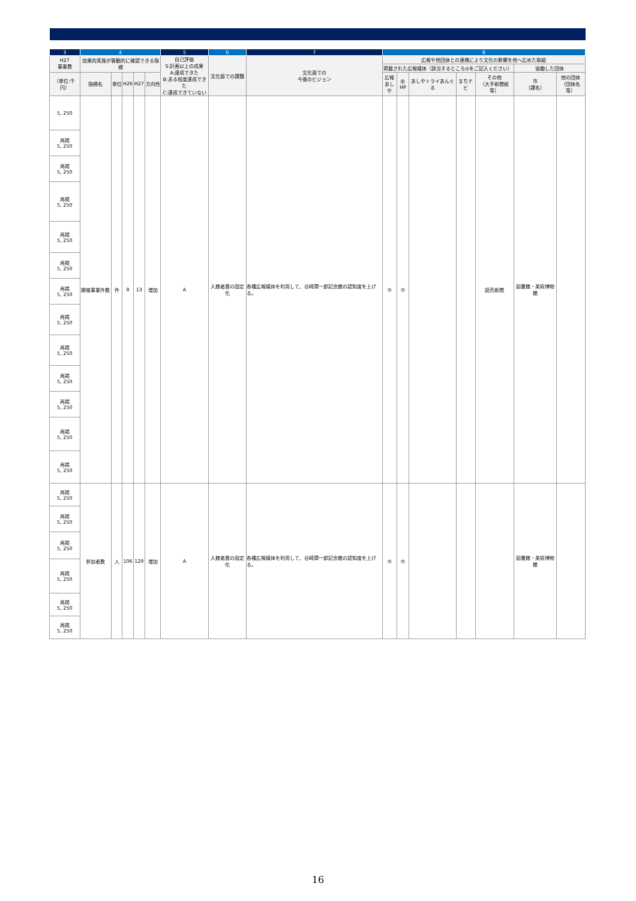| 3 | 4 | | | | | 5 | 6 | 7 | 8 | | | | | | |
| --- | --- | --- | --- | --- | --- | --- | --- | --- | --- | --- | --- | --- | --- | --- | --- |
| H27 事業費 | 効果的実施が客観的に確認できる指標 | | | | | 自己評価 S:計画以上の成果 A:達成できた B:ある程度達成できた C:達成できていない | 文化面での課題 | 文化面での 今後のビジョン | 広報や他団体との連携により文化の影響を他へ広めた取組 | | | | | | |
| | | | | | | | | | 掲載された広報媒体（該当するところ◎をご記入ください） | | | | | 協働した団体 | |
| （単位:千円） | 指標名 | 単位 | H26 | H27 | 方向性 | | | | 広報 あしや | 市HP | あしやトライあんぐる | まちナビ | その他 （大手新聞紙等） | 市 （課名） | 他の団体 （団体名等） |
| 5, 250 | 開催事業件数 | 件 | 8 | 13 | 増加 | A | 入館者層の固定化 | 各種広報媒体を利用して、谷崎潤一郎記念館の認知度を上げる。 | ◎ | ◎ | | | 読売新聞 | 図書館・美術博物館 | |
| 再掲 5, 250 | | | | | | | | | | | | | | | |
| 再掲 5, 250 | | | | | | | | | | | | | | | |
| 再掲 5, 250 | | | | | | | | | | | | | | | |
| 再掲 5, 250 | | | | | | | | | | | | | | | |
| 再掲 5, 250 | | | | | | | | | | | | | | | |
| 再掲 5, 250 | | | | | | | | | | | | | | | |
| 再掲 5, 250 | | | | | | | | | | | | | | | |
| 再掲 5, 250 | | | | | | | | | | | | | | | |
| 再掲 5, 250 | | | | | | | | | | | | | | | |
| 再掲 5, 250 | | | | | | | | | | | | | | | |
| 再掲 5, 250 | | | | | | | | | | | | | | | |
| 再掲 5, 250 | | | | | | | | | | | | | | | |
| 再掲 5, 250 | 参加者数 | 人 | 106 | 129 | 増加 | A | 入館者層の固定化 | 各種広報媒体を利用して、谷崎潤一郎記念館の認知度を上げる。 | ◎ | ◎ | | | | 図書館・美術博物館 | |
| 再掲 5, 250 | | | | | | | | | | | | | | | |
| 再掲 5, 250 | | | | | | | | | | | | | | | |
| 再掲 5, 250 | | | | | | | | | | | | | | | |
| 再掲 5, 250 | | | | | | | | | | | | | | | |
| 再掲 5, 250 | | | | | | | | | | | | | | | |
16